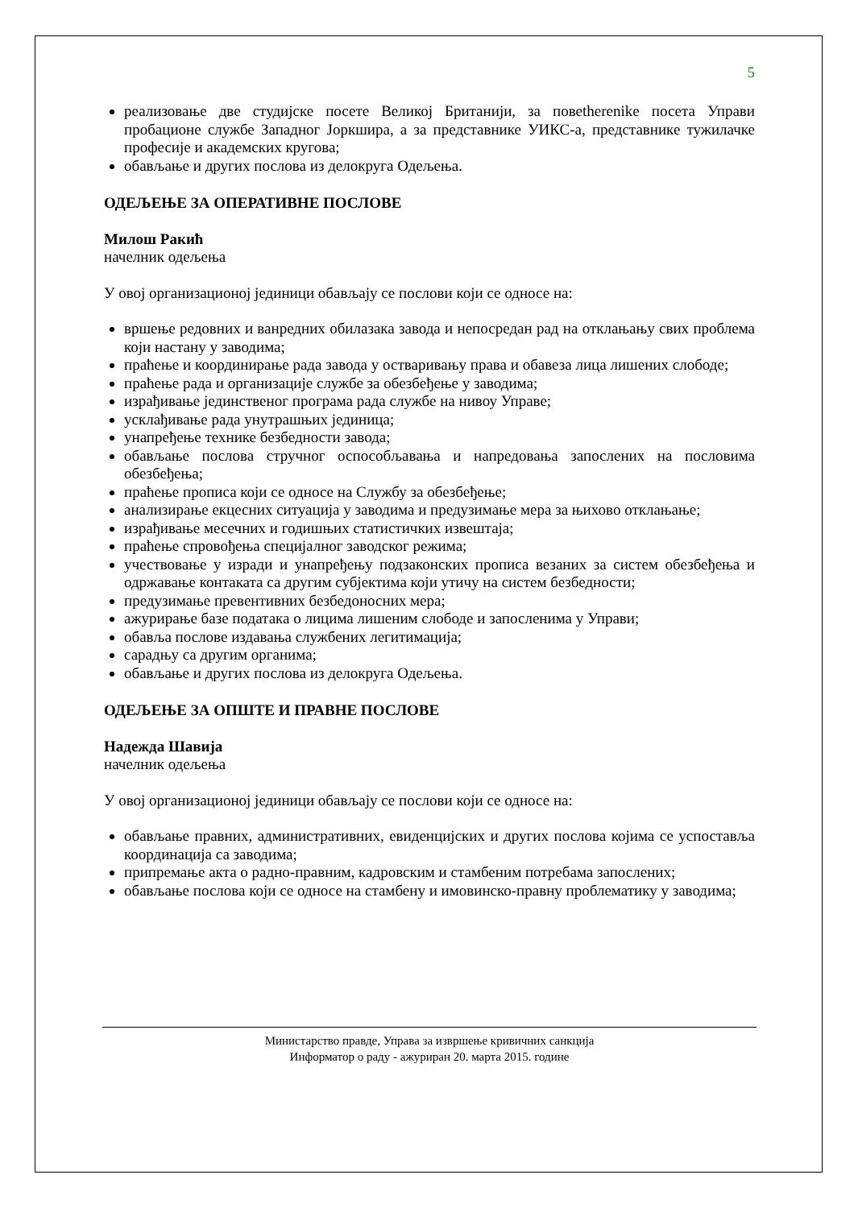5
реализовање две студијске посете Великој Британији, за повеtherenike посета Управи пробационе службе Западног Јоркшира, а за представнике УИКС-а, представнике тужилачке професије и академских кругова;
обављање и других послова из делокруга Одељења.
ОДЕЉЕЊЕ ЗА ОПЕРАТИВНЕ ПОСЛОВЕ
Милош Ракић
начелник одељења
У овој организационој јединици обављају се послови који се односе на:
вршење редовних и ванредних обилазака завода и непосредан рад на отклањању свих проблема који настану у заводима;
праћење и координирање рада завода у остваривању права и обавеза лица лишених слободе;
праћење рада и организације службе за обезбеђење у заводима;
израђивање јединственог програма рада службе на нивоу Управе;
усклађивање рада унутрашњих јединица;
унапређење технике безбедности завода;
обављање послова стручног оспособљавања и напредовања запослених на пословима обезбеђења;
праћење прописа који се односе на Службу за обезбеђење;
анализирање екцесних ситуација у заводима и предузимање мера за њихово отклањање;
израђивање месечних и годишњих статистичких извештаја;
праћење спровођења специјалног заводског режима;
учествовање у изради и унапређењу подзаконских прописа везаних за систем обезбеђења и одржавање контаката са другим субјектима који утичу на систем безбедности;
предузимање превентивних безбедоносних мера;
ажурирање базе података о лицима лишеним слободе и запосленима у Управи;
обавља послове издавања службених легитимација;
сарадњу са другим органима;
обављање и других послова из делокруга Одељења.
ОДЕЉЕЊЕ ЗА ОПШТЕ И ПРАВНЕ ПОСЛОВЕ
Надежда Шавија
начелник одељења
У овој организационој јединици обављају се послови који се односе на:
обављање правних, административних, евиденцијских и других послова којима се успоставља координација са заводима;
припремање акта о радно-правним, кадровским и стамбеним потребама запослених;
обављање послова који се односе на стамбену и имовинско-правну проблематику у заводима;
Министарство правде, Управа за извршење кривичних санкција
Информатор о раду - ажуриран 20. марта 2015. године